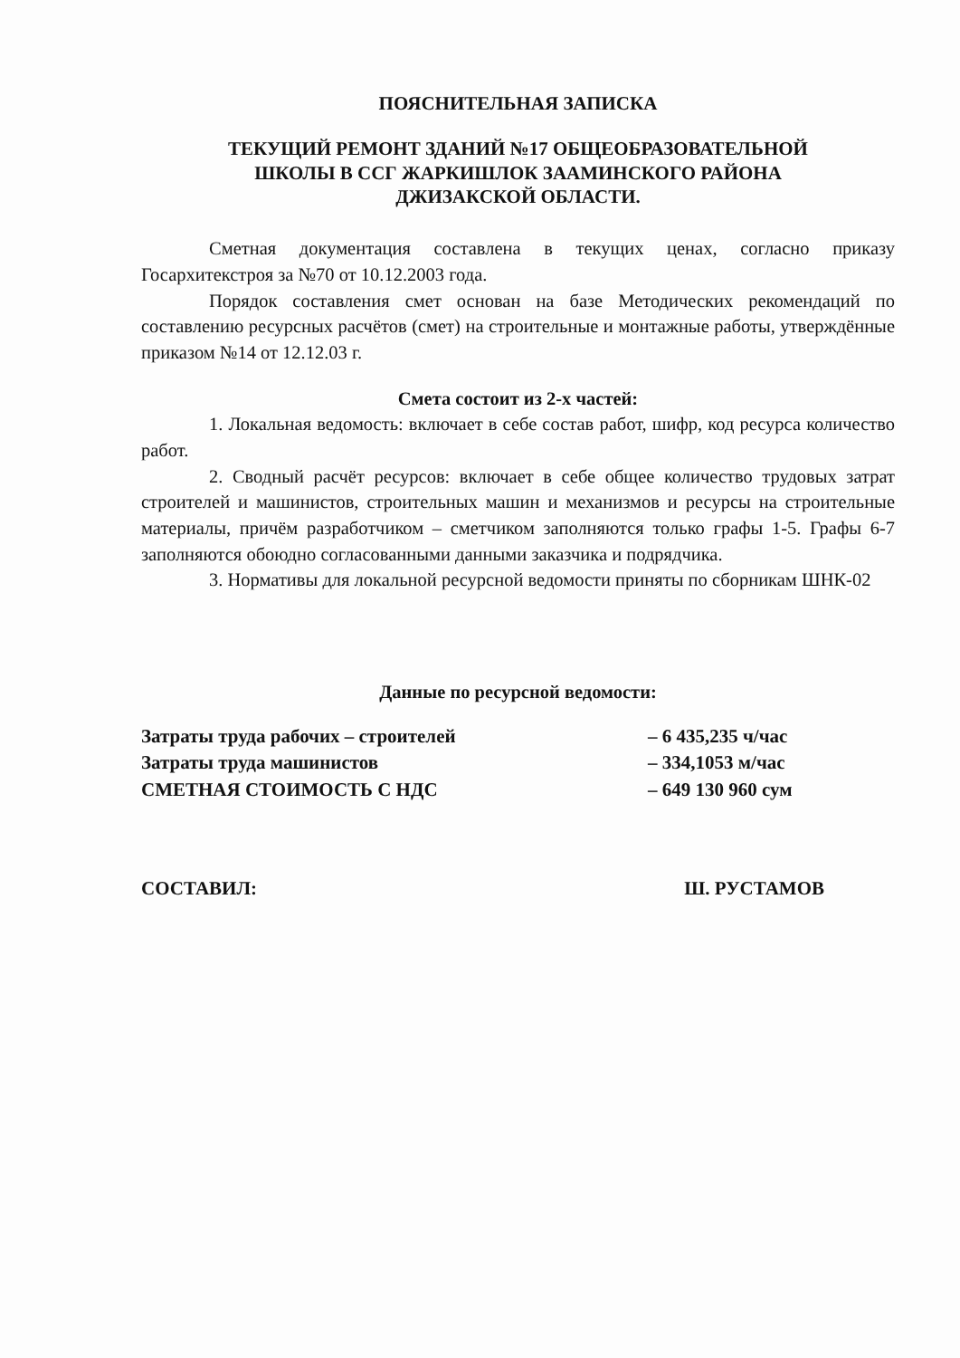ПОЯСНИТЕЛЬНАЯ ЗАПИСКА
ТЕКУЩИЙ РЕМОНТ ЗДАНИЙ №17 ОБЩЕОБРАЗОВАТЕЛЬНОЙ
ШКОЛЫ В ССГ ЖАРКИШЛОК ЗААМИНСКОГО РАЙОНА
ДЖИЗАКСКОЙ ОБЛАСТИ.
Сметная документация составлена в текущих ценах, согласно приказу Госархитекстроя за №70 от 10.12.2003 года.
Порядок составления смет основан на базе Методических рекомендаций по составлению ресурсных расчётов (смет) на строительные и монтажные работы, утверждённые приказом №14 от 12.12.03 г.
Смета состоит из 2-х частей:
1. Локальная ведомость: включает в себе состав работ, шифр, код ресурса количество работ.
2. Сводный расчёт ресурсов: включает в себе общее количество трудовых затрат строителей и машинистов, строительных машин и механизмов и ресурсы на строительные материалы, причём разработчиком – сметчиком заполняются только графы 1-5. Графы 6-7 заполняются обоюдно согласованными данными заказчика и подрядчика.
3. Нормативы для локальной ресурсной ведомости приняты по сборникам ШНК-02
Данные по ресурсной ведомости:
| Затраты труда рабочих – строителей | – 6 435,235 ч/час |
| Затраты труда машинистов | – 334,1053 м/час |
| СМЕТНАЯ СТОИМОСТЬ С НДС | – 649 130 960 сум |
СОСТАВИЛ: Ш. РУСТАМОВ